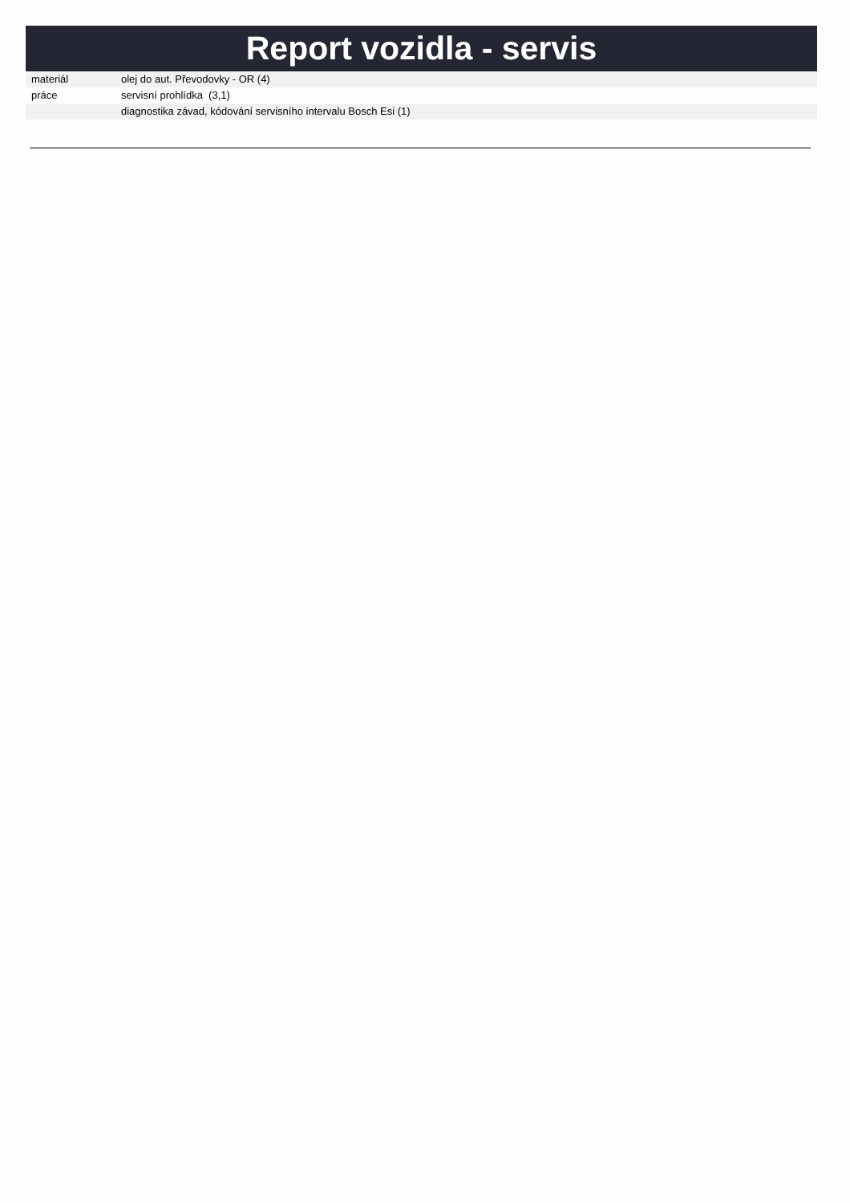Report vozidla - servis
| materiál | olej do aut. Převodovky - OR (4) |
| práce | servisní prohlídka (3,1) |
| | diagnostika závad, kódování servisního intervalu Bosch Esi (1) |